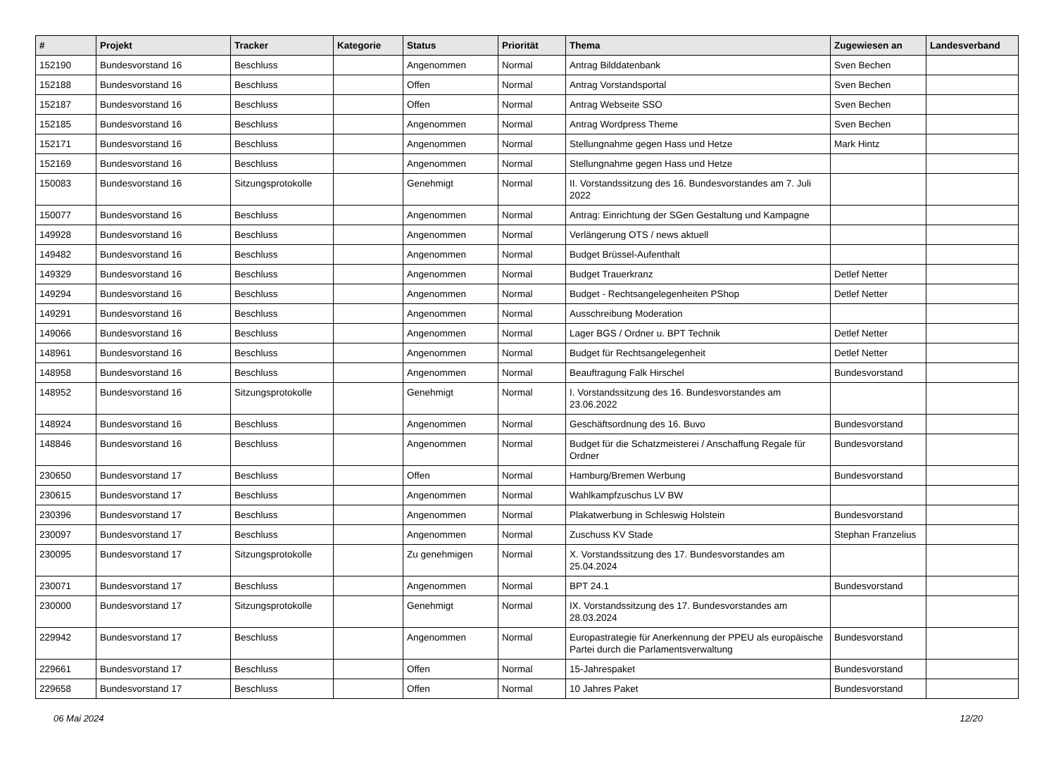| # | Projekt | Tracker | Kategorie | Status | Priorität | Thema | Zugewiesen an | Landesverband |
| --- | --- | --- | --- | --- | --- | --- | --- | --- |
| 152190 | Bundesvorstand 16 | Beschluss | | Angenommen | Normal | Antrag Bilddatenbank | Sven Bechen | |
| 152188 | Bundesvorstand 16 | Beschluss | | Offen | Normal | Antrag Vorstandsportal | Sven Bechen | |
| 152187 | Bundesvorstand 16 | Beschluss | | Offen | Normal | Antrag Webseite SSO | Sven Bechen | |
| 152185 | Bundesvorstand 16 | Beschluss | | Angenommen | Normal | Antrag Wordpress Theme | Sven Bechen | |
| 152171 | Bundesvorstand 16 | Beschluss | | Angenommen | Normal | Stellungnahme gegen Hass und Hetze | Mark Hintz | |
| 152169 | Bundesvorstand 16 | Beschluss | | Angenommen | Normal | Stellungnahme gegen Hass und Hetze | | |
| 150083 | Bundesvorstand 16 | Sitzungsprotokolle | | Genehmigt | Normal | II. Vorstandssitzung des 16. Bundesvorstandes am 7. Juli 2022 | | |
| 150077 | Bundesvorstand 16 | Beschluss | | Angenommen | Normal | Antrag: Einrichtung der SGen Gestaltung und Kampagne | | |
| 149928 | Bundesvorstand 16 | Beschluss | | Angenommen | Normal | Verlängerung OTS / news aktuell | | |
| 149482 | Bundesvorstand 16 | Beschluss | | Angenommen | Normal | Budget Brüssel-Aufenthalt | | |
| 149329 | Bundesvorstand 16 | Beschluss | | Angenommen | Normal | Budget Trauerkranz | Detlef Netter | |
| 149294 | Bundesvorstand 16 | Beschluss | | Angenommen | Normal | Budget - Rechtsangelegenheiten PShop | Detlef Netter | |
| 149291 | Bundesvorstand 16 | Beschluss | | Angenommen | Normal | Ausschreibung Moderation | | |
| 149066 | Bundesvorstand 16 | Beschluss | | Angenommen | Normal | Lager BGS / Ordner u. BPT Technik | Detlef Netter | |
| 148961 | Bundesvorstand 16 | Beschluss | | Angenommen | Normal | Budget für Rechtsangelegenheit | Detlef Netter | |
| 148958 | Bundesvorstand 16 | Beschluss | | Angenommen | Normal | Beauftragung Falk Hirschel | Bundesvorstand | |
| 148952 | Bundesvorstand 16 | Sitzungsprotokolle | | Genehmigt | Normal | I. Vorstandssitzung des 16. Bundesvorstandes am 23.06.2022 | | |
| 148924 | Bundesvorstand 16 | Beschluss | | Angenommen | Normal | Geschäftsordnung des 16. Buvo | Bundesvorstand | |
| 148846 | Bundesvorstand 16 | Beschluss | | Angenommen | Normal | Budget für die Schatzmeisterei / Anschaffung Regale für Ordner | Bundesvorstand | |
| 230650 | Bundesvorstand 17 | Beschluss | | Offen | Normal | Hamburg/Bremen Werbung | Bundesvorstand | |
| 230615 | Bundesvorstand 17 | Beschluss | | Angenommen | Normal | Wahlkampfzuschus LV BW | | |
| 230396 | Bundesvorstand 17 | Beschluss | | Angenommen | Normal | Plakatwerbung in Schleswig Holstein | Bundesvorstand | |
| 230097 | Bundesvorstand 17 | Beschluss | | Angenommen | Normal | Zuschuss KV Stade | Stephan Franzelius | |
| 230095 | Bundesvorstand 17 | Sitzungsprotokolle | | Zu genehmigen | Normal | X. Vorstandssitzung des 17. Bundesvorstandes am 25.04.2024 | | |
| 230071 | Bundesvorstand 17 | Beschluss | | Angenommen | Normal | BPT 24.1 | Bundesvorstand | |
| 230000 | Bundesvorstand 17 | Sitzungsprotokolle | | Genehmigt | Normal | IX. Vorstandssitzung des 17. Bundesvorstandes am 28.03.2024 | | |
| 229942 | Bundesvorstand 17 | Beschluss | | Angenommen | Normal | Europastrategie für Anerkennung der PPEU als europäische Partei durch die Parlamentsverwaltung | Bundesvorstand | |
| 229661 | Bundesvorstand 17 | Beschluss | | Offen | Normal | 15-Jahrespaket | Bundesvorstand | |
| 229658 | Bundesvorstand 17 | Beschluss | | Offen | Normal | 10 Jahres Paket | Bundesvorstand | |
06 Mai 2024 12/20